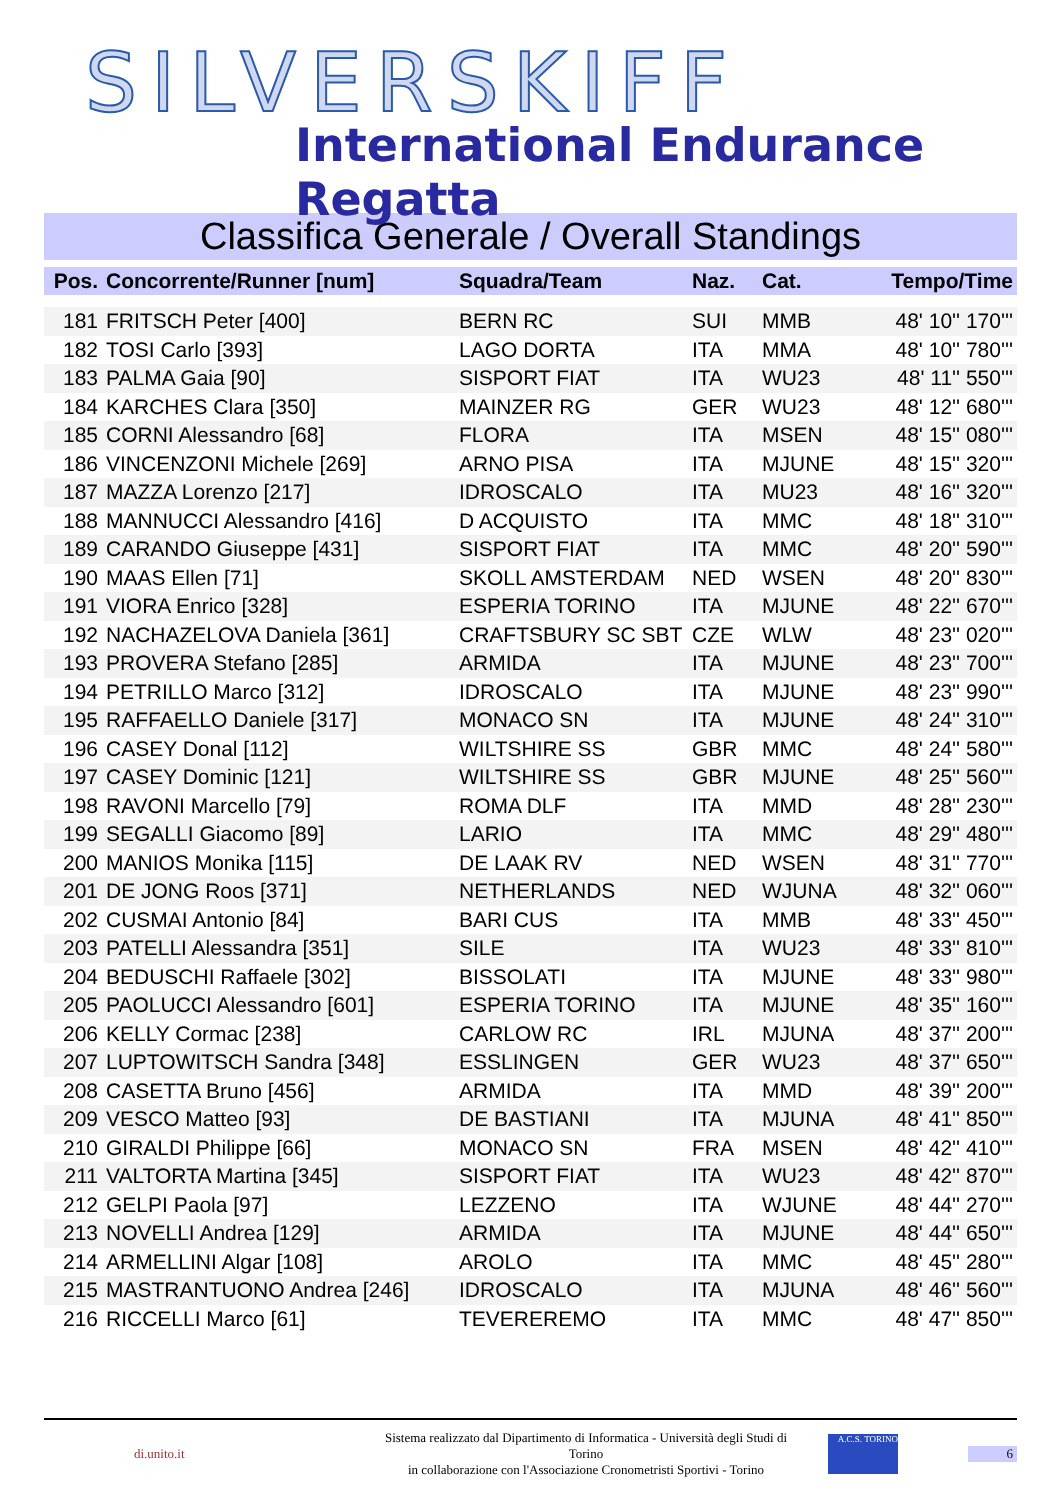SILVERSKIFF
International Endurance Regatta
Classifica Generale / Overall Standings
| Pos. | Concorrente/Runner [num] | Squadra/Team | Naz. | Cat. | Tempo/Time |
| --- | --- | --- | --- | --- | --- |
| 181 | FRITSCH Peter [400] | BERN RC | SUI | MMB | 48' 10'' 170''' |
| 182 | TOSI Carlo [393] | LAGO DORTA | ITA | MMA | 48' 10'' 780''' |
| 183 | PALMA Gaia [90] | SISPORT FIAT | ITA | WU23 | 48' 11'' 550''' |
| 184 | KARCHES Clara [350] | MAINZER RG | GER | WU23 | 48' 12'' 680''' |
| 185 | CORNI Alessandro [68] | FLORA | ITA | MSEN | 48' 15'' 080''' |
| 186 | VINCENZONI Michele [269] | ARNO PISA | ITA | MJUNE | 48' 15'' 320''' |
| 187 | MAZZA Lorenzo [217] | IDROSCALO | ITA | MU23 | 48' 16'' 320''' |
| 188 | MANNUCCI Alessandro [416] | D ACQUISTO | ITA | MMC | 48' 18'' 310''' |
| 189 | CARANDO Giuseppe [431] | SISPORT FIAT | ITA | MMC | 48' 20'' 590''' |
| 190 | MAAS Ellen [71] | SKOLL AMSTERDAM | NED | WSEN | 48' 20'' 830''' |
| 191 | VIORA Enrico [328] | ESPERIA TORINO | ITA | MJUNE | 48' 22'' 670''' |
| 192 | NACHAZELOVA Daniela [361] | CRAFTSBURY SC SBT | CZE | WLW | 48' 23'' 020''' |
| 193 | PROVERA Stefano [285] | ARMIDA | ITA | MJUNE | 48' 23'' 700''' |
| 194 | PETRILLO Marco [312] | IDROSCALO | ITA | MJUNE | 48' 23'' 990''' |
| 195 | RAFFAELLO Daniele [317] | MONACO SN | ITA | MJUNE | 48' 24'' 310''' |
| 196 | CASEY Donal [112] | WILTSHIRE SS | GBR | MMC | 48' 24'' 580''' |
| 197 | CASEY Dominic [121] | WILTSHIRE SS | GBR | MJUNE | 48' 25'' 560''' |
| 198 | RAVONI Marcello [79] | ROMA DLF | ITA | MMD | 48' 28'' 230''' |
| 199 | SEGALLI Giacomo [89] | LARIO | ITA | MMC | 48' 29'' 480''' |
| 200 | MANIOS Monika [115] | DE LAAK RV | NED | WSEN | 48' 31'' 770''' |
| 201 | DE JONG Roos [371] | NETHERLANDS | NED | WJUNA | 48' 32'' 060''' |
| 202 | CUSMAI Antonio [84] | BARI CUS | ITA | MMB | 48' 33'' 450''' |
| 203 | PATELLI Alessandra [351] | SILE | ITA | WU23 | 48' 33'' 810''' |
| 204 | BEDUSCHI Raffaele [302] | BISSOLATI | ITA | MJUNE | 48' 33'' 980''' |
| 205 | PAOLUCCI Alessandro [601] | ESPERIA TORINO | ITA | MJUNE | 48' 35'' 160''' |
| 206 | KELLY Cormac [238] | CARLOW RC | IRL | MJUNA | 48' 37'' 200''' |
| 207 | LUPTOWITSCH Sandra [348] | ESSLINGEN | GER | WU23 | 48' 37'' 650''' |
| 208 | CASETTA Bruno [456] | ARMIDA | ITA | MMD | 48' 39'' 200''' |
| 209 | VESCO Matteo [93] | DE BASTIANI | ITA | MJUNA | 48' 41'' 850''' |
| 210 | GIRALDI Philippe [66] | MONACO SN | FRA | MSEN | 48' 42'' 410''' |
| 211 | VALTORTA Martina [345] | SISPORT FIAT | ITA | WU23 | 48' 42'' 870''' |
| 212 | GELPI Paola [97] | LEZZENO | ITA | WJUNE | 48' 44'' 270''' |
| 213 | NOVELLI Andrea [129] | ARMIDA | ITA | MJUNE | 48' 44'' 650''' |
| 214 | ARMELLINI Algar [108] | AROLO | ITA | MMC | 48' 45'' 280''' |
| 215 | MASTRANTUONO Andrea [246] | IDROSCALO | ITA | MJUNA | 48' 46'' 560''' |
| 216 | RICCELLI Marco [61] | TEVEREREMO | ITA | MMC | 48' 47'' 850''' |
di.unito.it
Sistema realizzato dal Dipartimento di Informatica - Università degli Studi di Torino
in collaborazione con l'Associazione Cronometristi Sportivi - Torino
A.C.S. TORINO
6